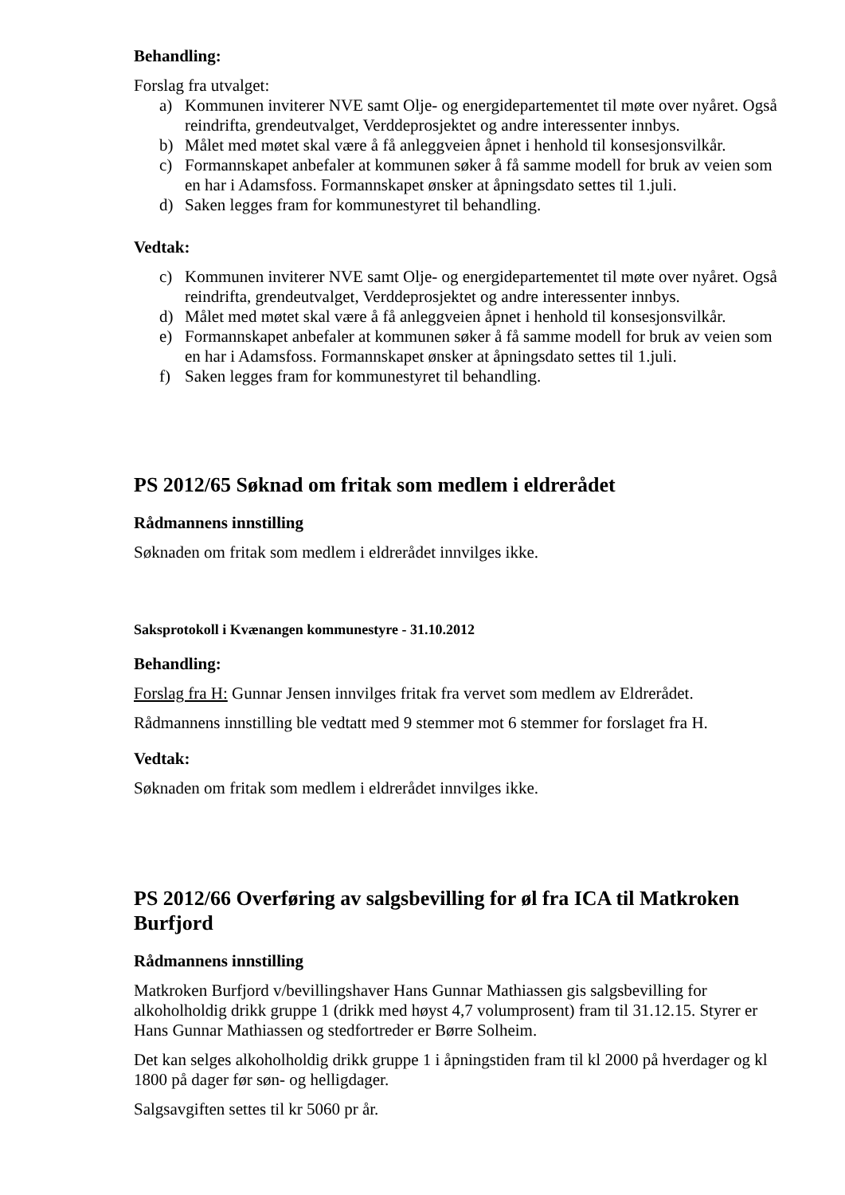Behandling:
Forslag fra utvalget:
a) Kommunen inviterer NVE samt Olje- og energidepartementet til møte over nyåret. Også reindrifta, grendeutvalget, Verddeprosjektet og andre interessenter innbys.
b) Målet med møtet skal være å få anleggveien åpnet i henhold til konsesjonsvilkår.
c) Formannskapet anbefaler at kommunen søker å få samme modell for bruk av veien som en har i Adamsfoss. Formannskapet ønsker at åpningsdato settes til 1.juli.
d) Saken legges fram for kommunestyret til behandling.
Vedtak:
c) Kommunen inviterer NVE samt Olje- og energidepartementet til møte over nyåret. Også reindrifta, grendeutvalget, Verddeprosjektet og andre interessenter innbys.
d) Målet med møtet skal være å få anleggveien åpnet i henhold til konsesjonsvilkår.
e) Formannskapet anbefaler at kommunen søker å få samme modell for bruk av veien som en har i Adamsfoss. Formannskapet ønsker at åpningsdato settes til 1.juli.
f) Saken legges fram for kommunestyret til behandling.
PS 2012/65 Søknad om fritak som medlem i eldrerådet
Rådmannens innstilling
Søknaden om fritak som medlem i eldrerådet innvilges ikke.
Saksprotokoll i Kvænangen kommunestyre - 31.10.2012
Behandling:
Forslag fra H: Gunnar Jensen innvilges fritak fra vervet som medlem av Eldrerådet.
Rådmannens innstilling ble vedtatt med 9 stemmer mot 6 stemmer for forslaget fra H.
Vedtak:
Søknaden om fritak som medlem i eldrerådet innvilges ikke.
PS 2012/66 Overføring av salgsbevilling for øl fra ICA til Matkroken Burfjord
Rådmannens innstilling
Matkroken Burfjord v/bevillingshaver Hans Gunnar Mathiassen gis salgsbevilling for alkoholholdig drikk gruppe 1 (drikk med høyst 4,7 volumprosent) fram til 31.12.15. Styrer er Hans Gunnar Mathiassen og stedfortreder er Børre Solheim.
Det kan selges alkoholholdig drikk gruppe 1 i åpningstiden fram til kl 2000 på hverdager og kl 1800 på dager før søn- og helligdager.
Salgsavgiften settes til kr 5060 pr år.